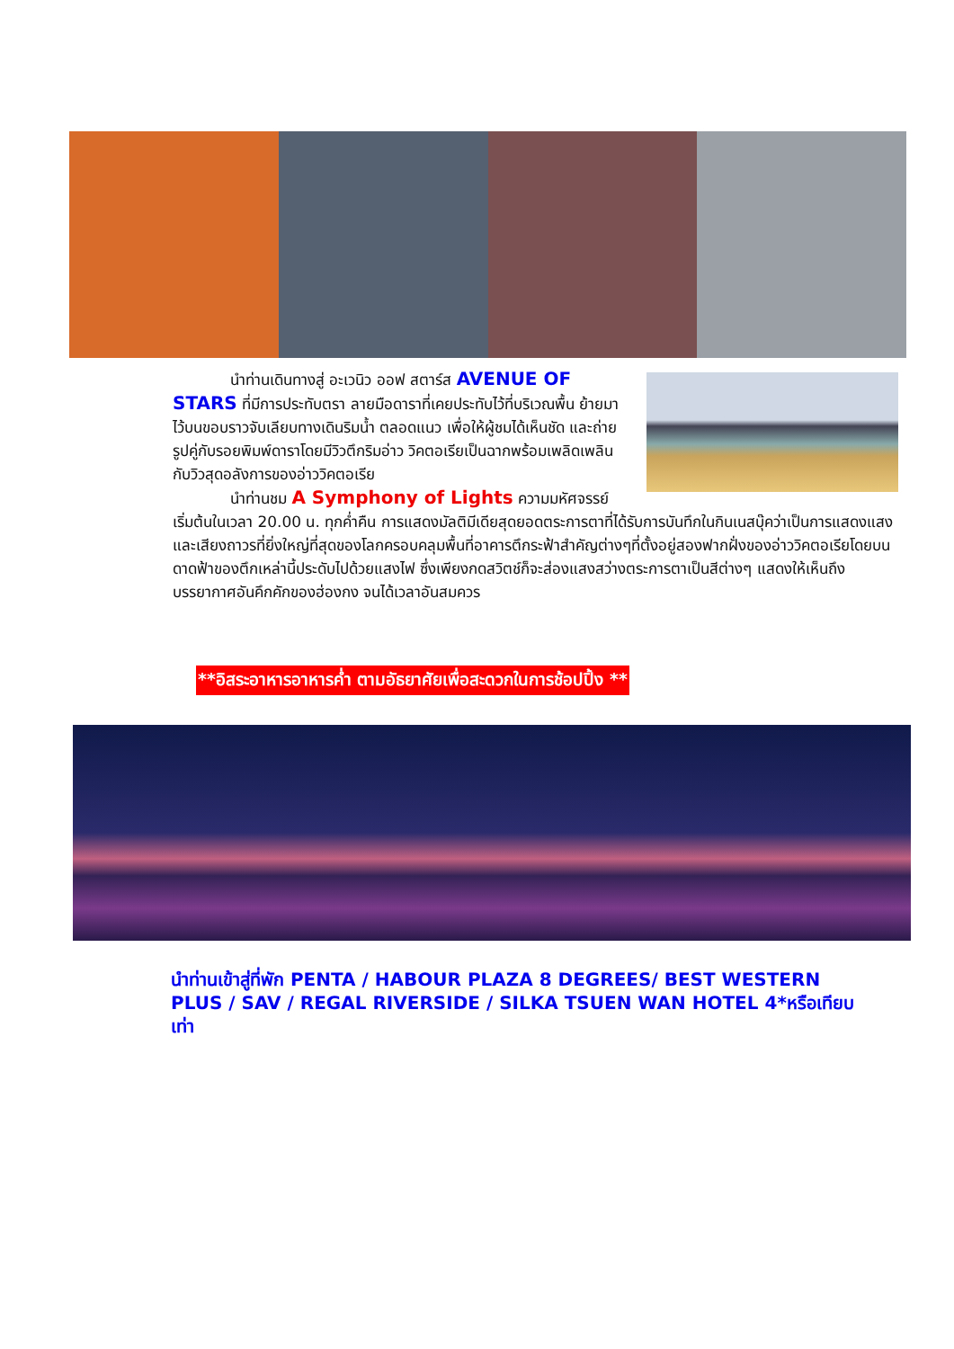นำท่านเดินทางสู่ อะเวนิว ออฟ สตาร์ส AVENUE OF STARS ที่มีการประทับตรา ลายมือดาราที่เคยประทับไว้ที่บริเวณพื้น ย้ายมาไว้บนขอบราวจับเลียบทางเดินริมน้ำ ตลอดแนว เพื่อให้ผู้ชมได้เห็นชัด และถ่ายรูปคู่กับรอยพิมพ์ดาราโดยมีวิวตึกริมอ่าว วิคตอเรียเป็นฉากพร้อมเพลิดเพลินกับวิวสุดอลังการของอ่าววิคตอเรีย
นำท่านชม A Symphony of Lights ความมหัศจรรย์เริ่มต้นในเวลา 20.00 น. ทุกค่ำคืน การแสดงมัลติมีเดียสุดยอดตระการตาที่ได้รับการบันทึกในกินเนสบุ๊คว่าเป็นการแสดงแสงและเสียงถาวรที่ยิ่งใหญ่ที่สุดของโลกครอบคลุมพื้นที่อาคารตึกระฟ้าสำคัญต่างๆที่ตั้งอยู่สองฟากฝั่งของอ่าววิคตอเรียโดยบนดาดฟ้าของตึกเหล่านี้ประดับไปด้วยแสงไฟ ซึ่งเพียงกดสวิตช์ก็จะส่องแสงสว่างตระการตาเป็นสีต่างๆ แสดงให้เห็นถึงบรรยากาศอันคึกคักของฮ่องกง จนได้เวลาอันสมควร
**อิสระอาหารอาหารค่ำ ตามอัธยาศัยเพื่อสะดวกในการช้อปปิ้ง **
นำท่านเข้าสู่ที่พัก PENTA / HABOUR PLAZA 8 DEGREES/ BEST WESTERN PLUS / SAV / REGAL RIVERSIDE / SILKA TSUEN WAN HOTEL 4*หรือเทียบเท่า